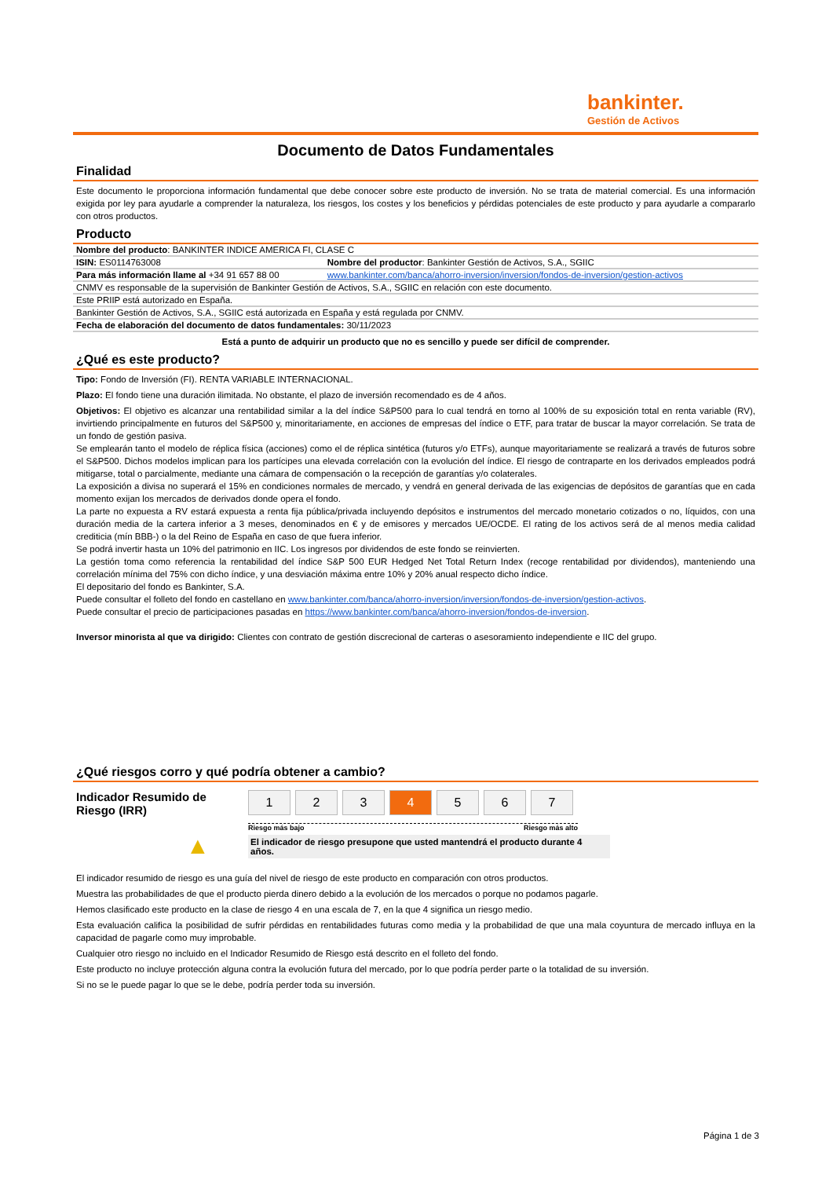bankinter.
Gestión de Activos
Documento de Datos Fundamentales
Finalidad
Este documento le proporciona información fundamental que debe conocer sobre este producto de inversión. No se trata de material comercial. Es una información exigida por ley para ayudarle a comprender la naturaleza, los riesgos, los costes y los beneficios y pérdidas potenciales de este producto y para ayudarle a compararlo con otros productos.
Producto
| Nombre del producto : BANKINTER INDICE AMERICA FI, CLASE C | |
| ISIN: ES0114763008 | Nombre del productor : Bankinter Gestión de Activos, S.A., SGIIC |
| Para más información llame al +34 91 657 88 00 | www.bankinter.com/banca/ahorro-inversion/inversion/fondos-de-inversion/gestion-activos |
| CNMV es responsable de la supervisión de Bankinter Gestión de Activos, S.A., SGIIC en relación con este documento. | |
| Este PRIIP está autorizado en España. | |
| Bankinter Gestión de Activos, S.A., SGIIC está autorizada en España y está regulada por CNMV. | |
| Fecha de elaboración del documento de datos fundamentales: 30/11/2023 | |
Está a punto de adquirir un producto que no es sencillo y puede ser difícil de comprender.
¿Qué es este producto?
Tipo: Fondo de Inversión (FI). RENTA VARIABLE INTERNACIONAL.
Plazo: El fondo tiene una duración ilimitada. No obstante, el plazo de inversión recomendado es de 4 años.
Objetivos: El objetivo es alcanzar una rentabilidad similar a la del índice S&P500 para lo cual tendrá en torno al 100% de su exposición total en renta variable (RV), invirtiendo principalmente en futuros del S&P500 y, minoritariamente, en acciones de empresas del índice o ETF, para tratar de buscar la mayor correlación. Se trata de un fondo de gestión pasiva.
Se emplearán tanto el modelo de réplica física (acciones) como el de réplica sintética (futuros y/o ETFs), aunque mayoritariamente se realizará a través de futuros sobre el S&P500. Dichos modelos implican para los partícipes una elevada correlación con la evolución del índice. El riesgo de contraparte en los derivados empleados podrá mitigarse, total o parcialmente, mediante una cámara de compensación o la recepción de garantías y/o colaterales.
La exposición a divisa no superará el 15% en condiciones normales de mercado, y vendrá en general derivada de las exigencias de depósitos de garantías que en cada momento exijan los mercados de derivados donde opera el fondo.
La parte no expuesta a RV estará expuesta a renta fija pública/privada incluyendo depósitos e instrumentos del mercado monetario cotizados o no, líquidos, con una duración media de la cartera inferior a 3 meses, denominados en € y de emisores y mercados UE/OCDE. El rating de los activos será de al menos media calidad crediticia (mín BBB-) o la del Reino de España en caso de que fuera inferior.
Se podrá invertir hasta un 10% del patrimonio en IIC. Los ingresos por dividendos de este fondo se reinvierten.
La gestión toma como referencia la rentabilidad del índice S&P 500 EUR Hedged Net Total Return Index (recoge rentabilidad por dividendos), manteniendo una correlación mínima del 75% con dicho índice, y una desviación máxima entre 10% y 20% anual respecto dicho índice.
El depositario del fondo es Bankinter, S.A.
Puede consultar el folleto del fondo en castellano en www.bankinter.com/banca/ahorro-inversion/inversion/fondos-de-inversion/gestion-activos.
Puede consultar el precio de participaciones pasadas en https://www.bankinter.com/banca/ahorro-inversion/fondos-de-inversion.
Inversor minorista al que va dirigido: Clientes con contrato de gestión discrecional de carteras o asesoramiento independiente e IIC del grupo.
¿Qué riesgos corro y qué podría obtener a cambio?
Indicador Resumido de Riesgo (IRR)
▲
1 2 3 4 5 6 7
Riesgo más bajo Riesgo más alto
El indicador de riesgo presupone que usted mantendrá el producto durante 4 años.
El indicador resumido de riesgo es una guía del nivel de riesgo de este producto en comparación con otros productos.
Muestra las probabilidades de que el producto pierda dinero debido a la evolución de los mercados o porque no podamos pagarle.
Hemos clasificado este producto en la clase de riesgo 4 en una escala de 7, en la que 4 significa un riesgo medio.
Esta evaluación califica la posibilidad de sufrir pérdidas en rentabilidades futuras como media y la probabilidad de que una mala coyuntura de mercado influya en la capacidad de pagarle como muy improbable.
Cualquier otro riesgo no incluido en el Indicador Resumido de Riesgo está descrito en el folleto del fondo.
Este producto no incluye protección alguna contra la evolución futura del mercado, por lo que podría perder parte o la totalidad de su inversión.
Si no se le puede pagar lo que se le debe, podría perder toda su inversión.
Página 1 de 3